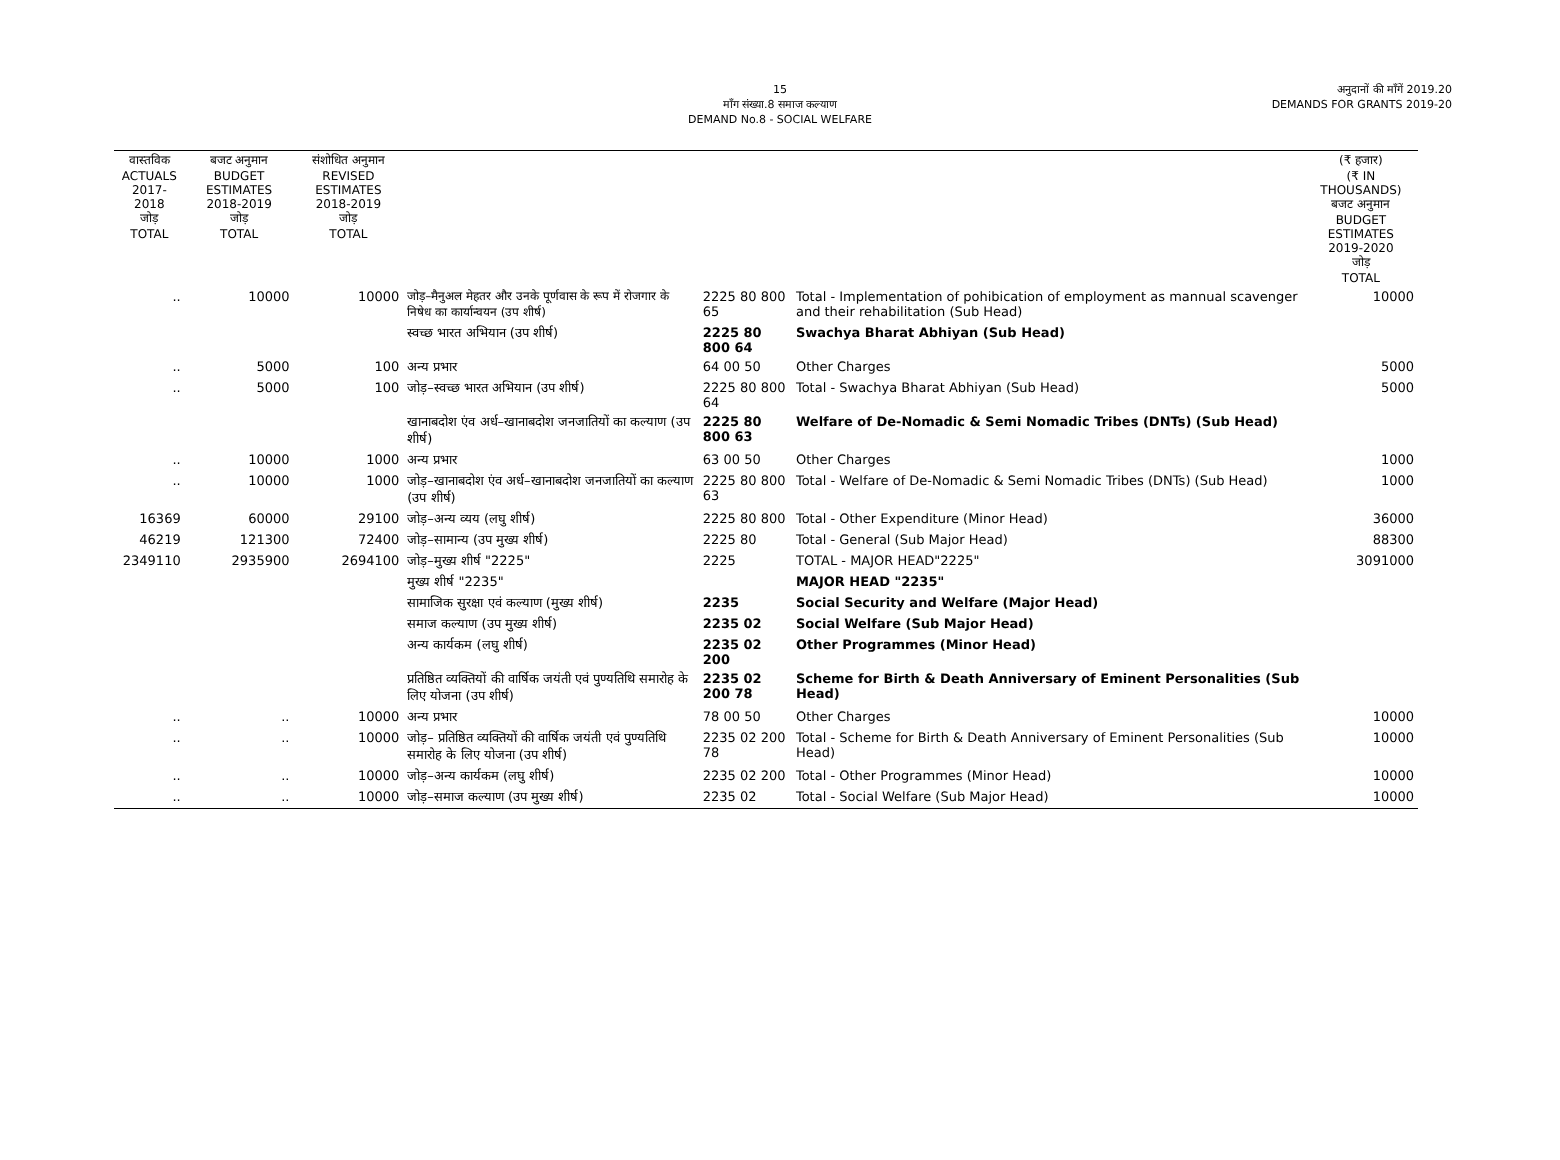15
माँग संख्या.8 समाज कल्याण
DEMAND No.8 - SOCIAL WELFARE
अनुदानों की माँगें 2019.20
DEMANDS FOR GRANTS 2019-20
| वास्तविक ACTUALS 2017-2018 जोड़ TOTAL | बजट अनुमान BUDGET ESTIMATES 2018-2019 जोड़ TOTAL | संशोधित अनुमान REVISED ESTIMATES 2018-2019 जोड़ TOTAL | | | | (₹ हजार) (₹ IN THOUSANDS) बजट अनुमान BUDGET ESTIMATES 2019-2020 जोड़ TOTAL |
| --- | --- | --- | --- | --- | --- | --- |
| .. | 10000 | 10000 | जोड़–मैनुअल मेहतर और उनके पूर्णवास के रूप में रोजगार के निषेध का कार्यान्वयन (उप शीर्ष) | 2225 80 800 65 | Total - Implementation of pohibication of employment as mannual scavenger and their rehabilitation (Sub Head) | 10000 |
| | | | स्वच्छ भारत अभियान (उप शीर्ष) | 2225 80 800 64 | Swachya Bharat Abhiyan (Sub Head) | |
| .. | 5000 | 100 | अन्य प्रभार | 64 00 50 | Other Charges | 5000 |
| .. | 5000 | 100 | जोड़–स्वच्छ भारत अभियान (उप शीर्ष) | 2225 80 800 64 | Total - Swachya Bharat Abhiyan (Sub Head) | 5000 |
| | | | खानाबदोश एंव अर्ध–खानाबदोश जनजातियों का कल्याण (उप शीर्ष) | 2225 80 800 63 | Welfare of De-Nomadic & Semi Nomadic Tribes (DNTs) (Sub Head) | |
| .. | 10000 | 1000 | अन्य प्रभार | 63 00 50 | Other Charges | 1000 |
| .. | 10000 | 1000 | जोड़–खानाबदोश एंव अर्ध–खानाबदोश जनजातियों का कल्याण (उप शीर्ष) | 2225 80 800 63 | Total - Welfare of De-Nomadic & Semi Nomadic Tribes (DNTs) (Sub Head) | 1000 |
| 16369 | 60000 | 29100 | जोड़–अन्य व्यय (लघु शीर्ष) | 2225 80 800 | Total - Other Expenditure (Minor Head) | 36000 |
| 46219 | 121300 | 72400 | जोड़–सामान्य (उप मुख्य शीर्ष) | 2225 80 | Total - General (Sub Major Head) | 88300 |
| 2349110 | 2935900 | 2694100 | जोड़–मुख्य शीर्ष "2225" | 2225 | TOTAL - MAJOR HEAD"2225" | 3091000 |
| | | | मुख्य शीर्ष "2235" | | MAJOR HEAD "2235" | |
| | | | सामाजिक सुरक्षा एवं कल्याण (मुख्य शीर्ष) | 2235 | Social Security and Welfare (Major Head) | |
| | | | समाज कल्याण (उप मुख्य शीर्ष) | 2235 02 | Social Welfare (Sub Major Head) | |
| | | | अन्य कार्यकम (लघु शीर्ष) | 2235 02 200 | Other Programmes (Minor Head) | |
| | | | प्रतिष्ठित व्यक्तियों की वार्षिक जयंती एवं पुण्यतिथि समारोह के लिए योजना (उप शीर्ष) | 2235 02 200 78 | Scheme for Birth & Death Anniversary of Eminent Personalities (Sub Head) | |
| .. | .. | 10000 | अन्य प्रभार | 78 00 50 | Other Charges | 10000 |
| .. | .. | 10000 | जोड़– प्रतिष्ठित व्यक्तियों की वार्षिक जयंती एवं पुण्यतिथि समारोह के लिए योजना (उप शीर्ष) | 2235 02 200 78 | Total - Scheme for Birth & Death Anniversary of Eminent Personalities (Sub Head) | 10000 |
| .. | .. | 10000 | जोड़–अन्य कार्यकम (लघु शीर्ष) | 2235 02 200 | Total - Other Programmes (Minor Head) | 10000 |
| .. | .. | 10000 | जोड़–समाज कल्याण (उप मुख्य शीर्ष) | 2235 02 | Total - Social Welfare (Sub Major Head) | 10000 |